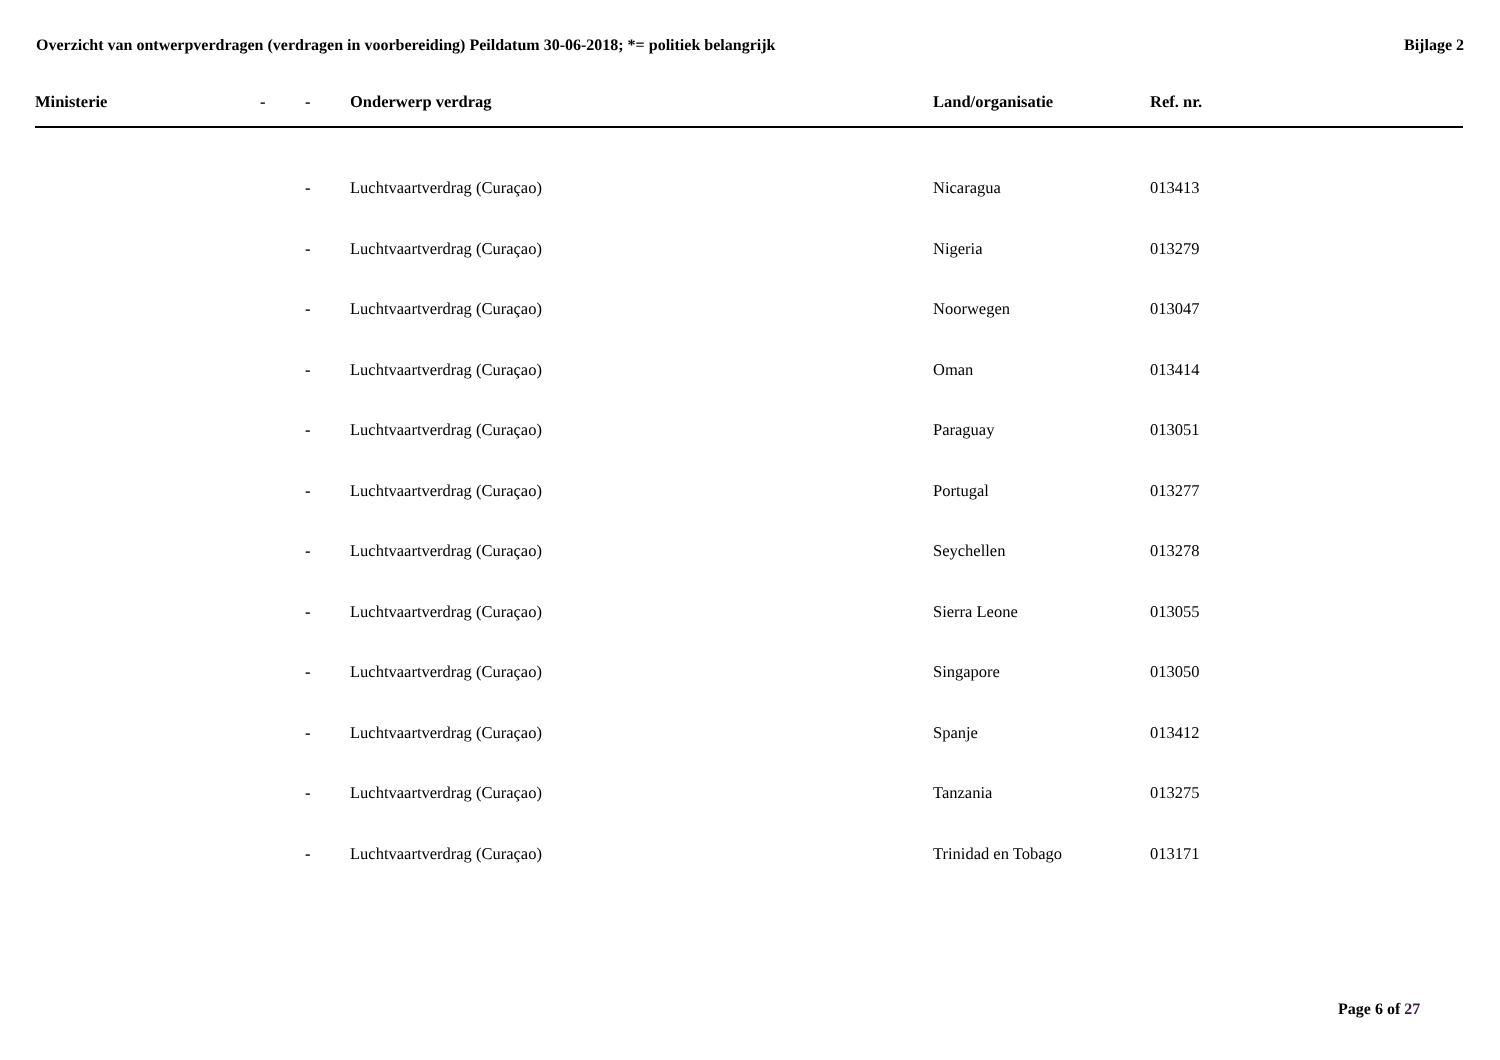Overzicht van ontwerpverdragen (verdragen in voorbereiding) Peildatum 30-06-2018; *= politiek belangrijk
Bijlage 2
| Ministerie | - | - | Onderwerp verdrag | Land/organisatie | Ref. nr. |
| --- | --- | --- | --- | --- | --- |
| | | - | Luchtvaartverdrag (Curaçao) | Nicaragua | 013413 |
| | | - | Luchtvaartverdrag (Curaçao) | Nigeria | 013279 |
| | | - | Luchtvaartverdrag (Curaçao) | Noorwegen | 013047 |
| | | - | Luchtvaartverdrag (Curaçao) | Oman | 013414 |
| | | - | Luchtvaartverdrag (Curaçao) | Paraguay | 013051 |
| | | - | Luchtvaartverdrag (Curaçao) | Portugal | 013277 |
| | | - | Luchtvaartverdrag (Curaçao) | Seychellen | 013278 |
| | | - | Luchtvaartverdrag (Curaçao) | Sierra Leone | 013055 |
| | | - | Luchtvaartverdrag (Curaçao) | Singapore | 013050 |
| | | - | Luchtvaartverdrag (Curaçao) | Spanje | 013412 |
| | | - | Luchtvaartverdrag (Curaçao) | Tanzania | 013275 |
| | | - | Luchtvaartverdrag (Curaçao) | Trinidad en Tobago | 013171 |
Page 6 of 27